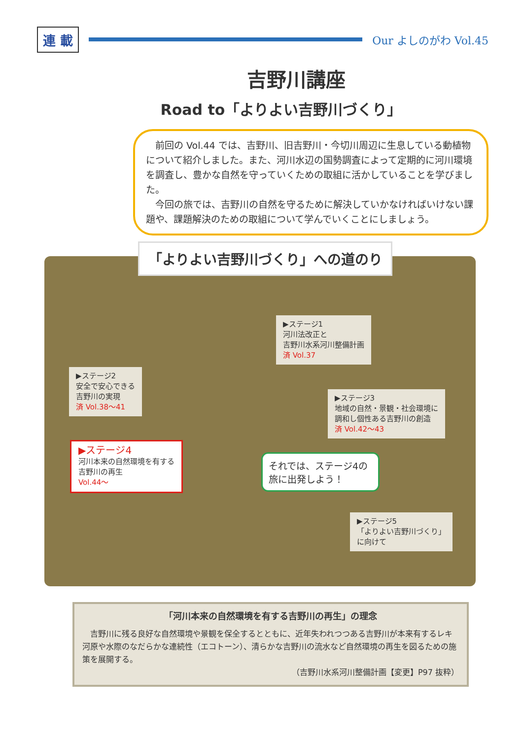連 載
Our よしのがわ Vol.45
吉野川講座
Road to「よりよい吉野川づくり」
前回の Vol.44 では、吉野川、旧吉野川・今切川周辺に生息している動植物について紹介しました。また、河川水辺の国勢調査によって定期的に河川環境を調査し、豊かな自然を守っていくための取組に活かしていることを学びました。
今回の旅では、吉野川の自然を守るために解決していかなければいけない課題や、課題解決のための取組について学んでいくことにしましょう。
「よりよい吉野川づくり」への道のり
▶ステージ1
河川法改正と
吉野川水系河川整備計画
済 Vol.37
▶ステージ2
安全で安心できる
吉野川の実現
済 Vol.38～41
▶ステージ3
地域の自然・景観・社会環境に
調和し個性ある吉野川の創造
済 Vol.42～43
▶ステージ4
河川本来の自然環境を有する
吉野川の再生
Vol.44～
それでは、ステージ4の旅に出発しよう！
▶ステージ5
「よりよい吉野川づくり」
に向けて
「河川本来の自然環境を有する吉野川の再生」の理念
吉野川に残る良好な自然環境や景観を保全するとともに、近年失われつつある吉野川が本来有するレキ河原や水際のなだらかな連続性（エコトーン）、清らかな吉野川の流水など自然環境の再生を図るための施策を展開する。
（吉野川水系河川整備計画【変更】P97 抜粋）